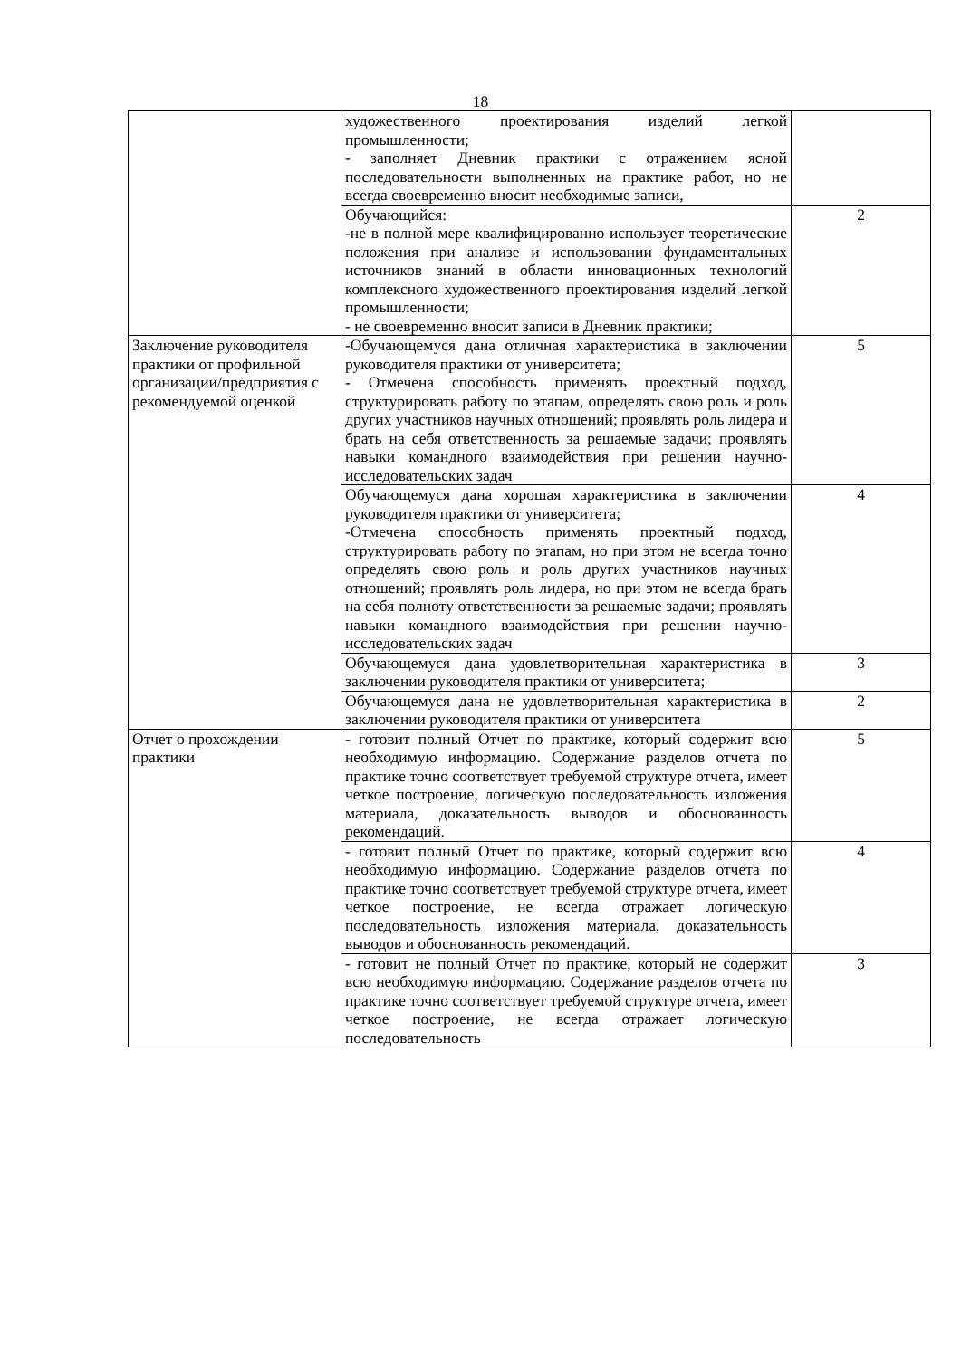18
| | художественного проектирования изделий легкой промышленности; - заполняет Дневник практики с отражением ясной последовательности выполненных на практике работ, но не всегда своевременно вносит необходимые записи, | |
| | Обучающийся: -не в полной мере квалифицированно использует теоретические положения при анализе и использовании фундаментальных источников знаний в области инновационных технологий комплексного художественного проектирования изделий легкой промышленности; - не своевременно вносит записи в Дневник практики; | 2 |
| Заключение руководителя практики от профильной организации/предприятия с рекомендуемой оценкой | -Обучающемуся дана отличная характеристика в заключении руководителя практики от университета; - Отмечена способность применять проектный подход, структурировать работу по этапам, определять свою роль и роль других участников научных отношений; проявлять роль лидера и брать на себя ответственность за решаемые задачи; проявлять навыки командного взаимодействия при решении научно-исследовательских задач | 5 |
| | Обучающемуся дана хорошая характеристика в заключении руководителя практики от университета; -Отмечена способность применять проектный подход, структурировать работу по этапам, но при этом не всегда точно определять свою роль и роль других участников научных отношений; проявлять роль лидера, но при этом не всегда брать на себя полноту ответственности за решаемые задачи; проявлять навыки командного взаимодействия при решении научно-исследовательских задач | 4 |
| | Обучающемуся дана удовлетворительная характеристика в заключении руководителя практики от университета; | 3 |
| | Обучающемуся дана не удовлетворительная характеристика в заключении руководителя практики от университета | 2 |
| Отчет о прохождении практики | - готовит полный Отчет по практике, который содержит всю необходимую информацию. Содержание разделов отчета по практике точно соответствует требуемой структуре отчета, имеет четкое построение, логическую последовательность изложения материала, доказательность выводов и обоснованность рекомендаций. | 5 |
| | - готовит полный Отчет по практике, который содержит всю необходимую информацию. Содержание разделов отчета по практике точно соответствует требуемой структуре отчета, имеет четкое построение, не всегда отражает логическую последовательность изложения материала, доказательность выводов и обоснованность рекомендаций. | 4 |
| | - готовит не полный Отчет по практике, который не содержит всю необходимую информацию. Содержание разделов отчета по практике точно соответствует требуемой структуре отчета, имеет четкое построение, не всегда отражает логическую последовательность | 3 |